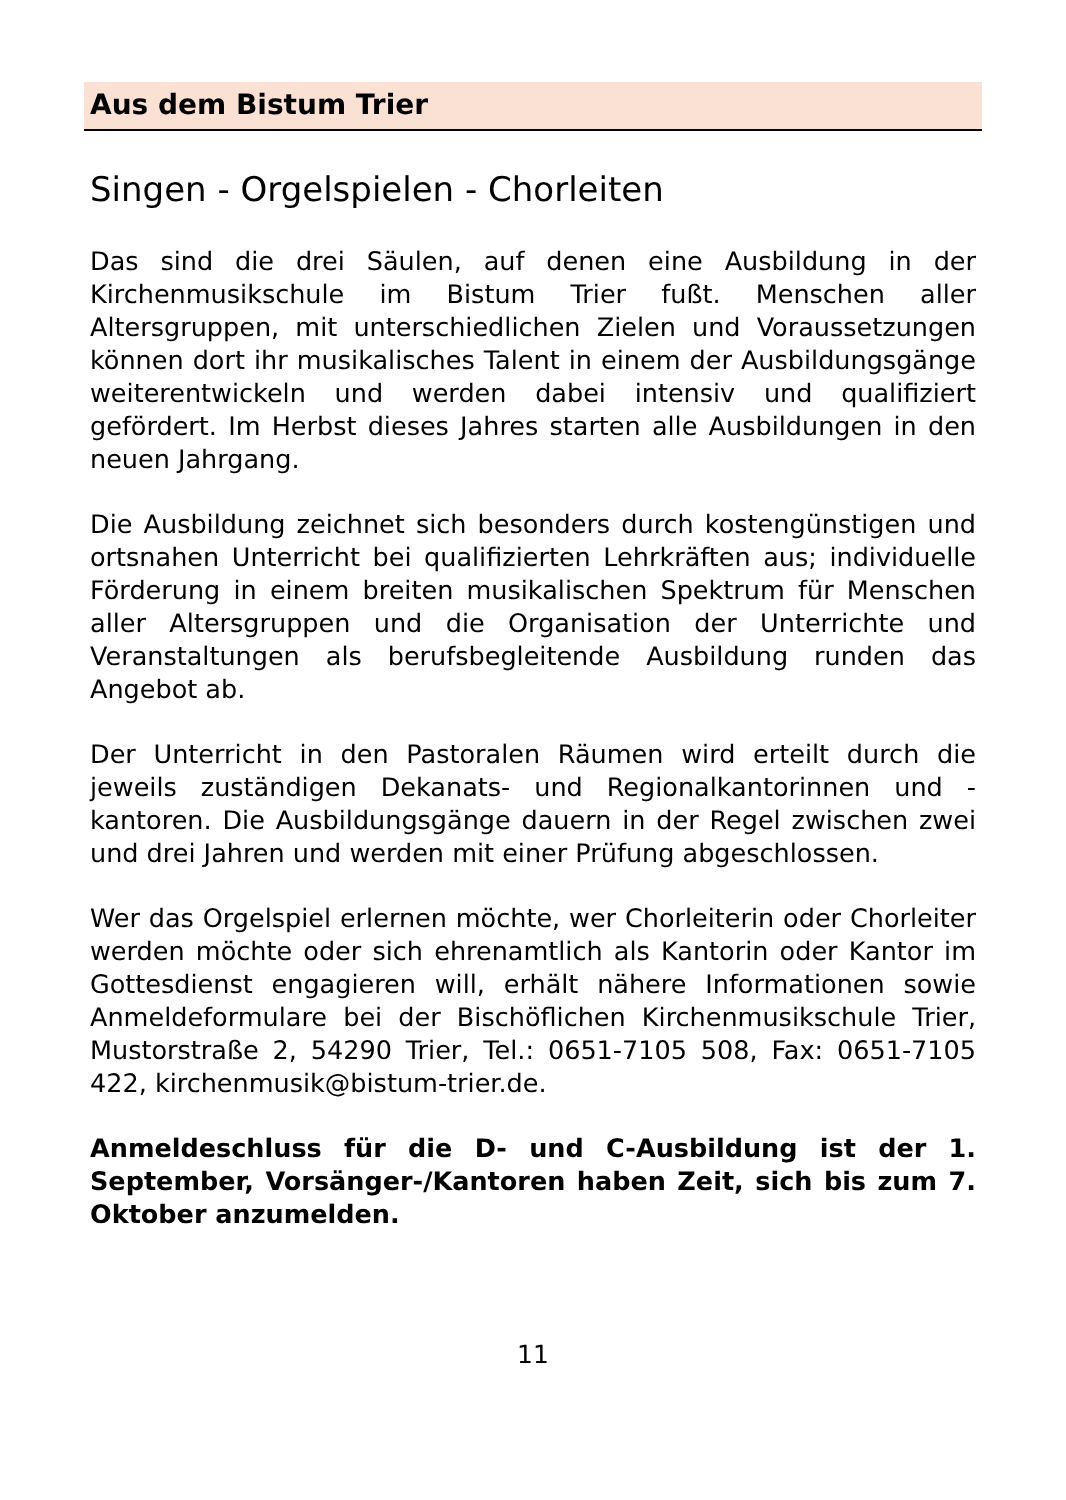Aus dem Bistum Trier
Singen - Orgelspielen - Chorleiten
Das sind die drei Säulen, auf denen eine Ausbildung in der Kirchenmusikschule im Bistum Trier fußt. Menschen aller Altersgruppen, mit unterschiedlichen Zielen und Voraussetzungen können dort ihr musikalisches Talent in einem der Ausbildungsgänge weiterentwickeln und werden dabei intensiv und qualifiziert gefördert. Im Herbst dieses Jahres starten alle Ausbildungen in den neuen Jahrgang.
Die Ausbildung zeichnet sich besonders durch kostengünstigen und ortsnahen Unterricht bei qualifizierten Lehrkräften aus; individuelle Förderung in einem breiten musikalischen Spektrum für Menschen aller Altersgruppen und die Organisation der Unterrichte und Veranstaltungen als berufsbegleitende Ausbildung runden das Angebot ab.
Der Unterricht in den Pastoralen Räumen wird erteilt durch die jeweils zuständigen Dekanats- und Regionalkantorinnen und -kantoren. Die Ausbildungsgänge dauern in der Regel zwischen zwei und drei Jahren und werden mit einer Prüfung abgeschlossen.
Wer das Orgelspiel erlernen möchte, wer Chorleiterin oder Chorleiter werden möchte oder sich ehrenamtlich als Kantorin oder Kantor im Gottesdienst engagieren will, erhält nähere Informationen sowie Anmeldeformulare bei der Bischöflichen Kirchenmusikschule Trier, Mustorstraße 2, 54290 Trier, Tel.: 0651-7105 508, Fax: 0651-7105 422, kirchenmusik@bistum-trier.de.
Anmeldeschluss für die D- und C-Ausbildung ist der 1. September, Vorsänger-/Kantoren haben Zeit, sich bis zum 7. Oktober anzumelden.
11